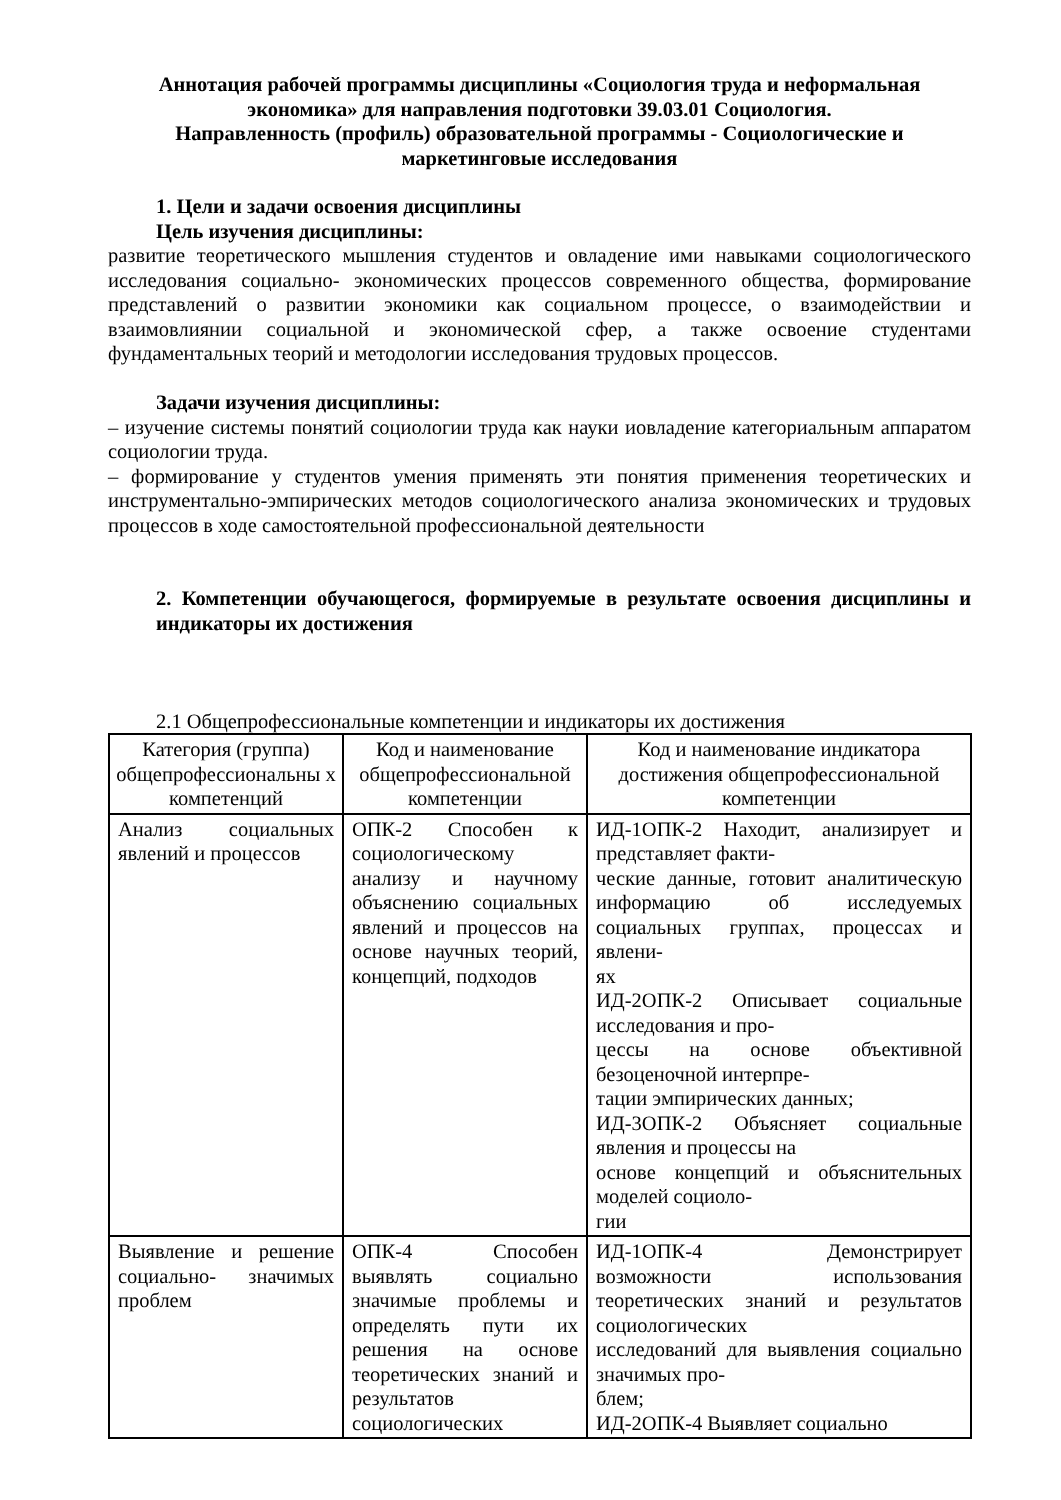Аннотация рабочей программы дисциплины «Социология труда и неформальная экономика» для направления подготовки 39.03.01 Социология.
Направленность (профиль) образовательной программы - Социологические и маркетинговые исследования
1. Цели и задачи освоения дисциплины
Цель изучения дисциплины:
развитие теоретического мышления студентов и овладение ими навыками социологического исследования социально- экономических процессов современного общества, формирование представлений о развитии экономики как социальном процессе, о взаимодействии и взаимовлиянии социальной и экономической сфер, а также освоение студентами фундаментальных теорий и методологии исследования трудовых процессов.
Задачи изучения дисциплины:
– изучение системы понятий социологии труда как науки иовладение категориальным аппаратом социологии труда.
– формирование у студентов умения применять эти понятия применения теоретических и инструментально-эмпирических методов социологического анализа экономических и трудовых процессов в ходе самостоятельной профессиональной деятельности
2. Компетенции обучающегося, формируемые в результате освоения дисциплины и индикаторы их достижения
2.1 Общепрофессиональные компетенции и индикаторы их достижения
| Категория (группа) общепрофессиональны х компетенций | Код и наименование общепрофессиональной компетенции | Код и наименование индикатора достижения общепрофессиональной компетенции |
| --- | --- | --- |
| Анализ социальных явлений и процессов | ОПК-2 Способен к социологическому анализу и научному объяснению социальных явлений и процессов на основе научных теорий, концепций, подходов | ИД-1ОПК-2 Находит, анализирует и представляет факти- ческие данные, готовит аналитическую информацию об исследуемых социальных группах, процессах и явлени- ях ИД-2ОПК-2 Описывает социальные исследования и про- цессы на основе объективной безоценочной интерпре- тации эмпирических данных; ИД-3ОПК-2 Объясняет социальные явления и процессы на основе концепций и объяснительных моделей социоло- гии |
| Выявление и решение социально- значимых проблем | ОПК-4 Способен выявлять социально значимые проблемы и определять пути их решения на основе теоретических знаний и результатов социологических | ИД-1ОПК-4 Демонстрирует возможности использования теоретических знаний и результатов социологических исследований для выявления социально значимых про- блем; ИД-2ОПК-4 Выявляет социально |